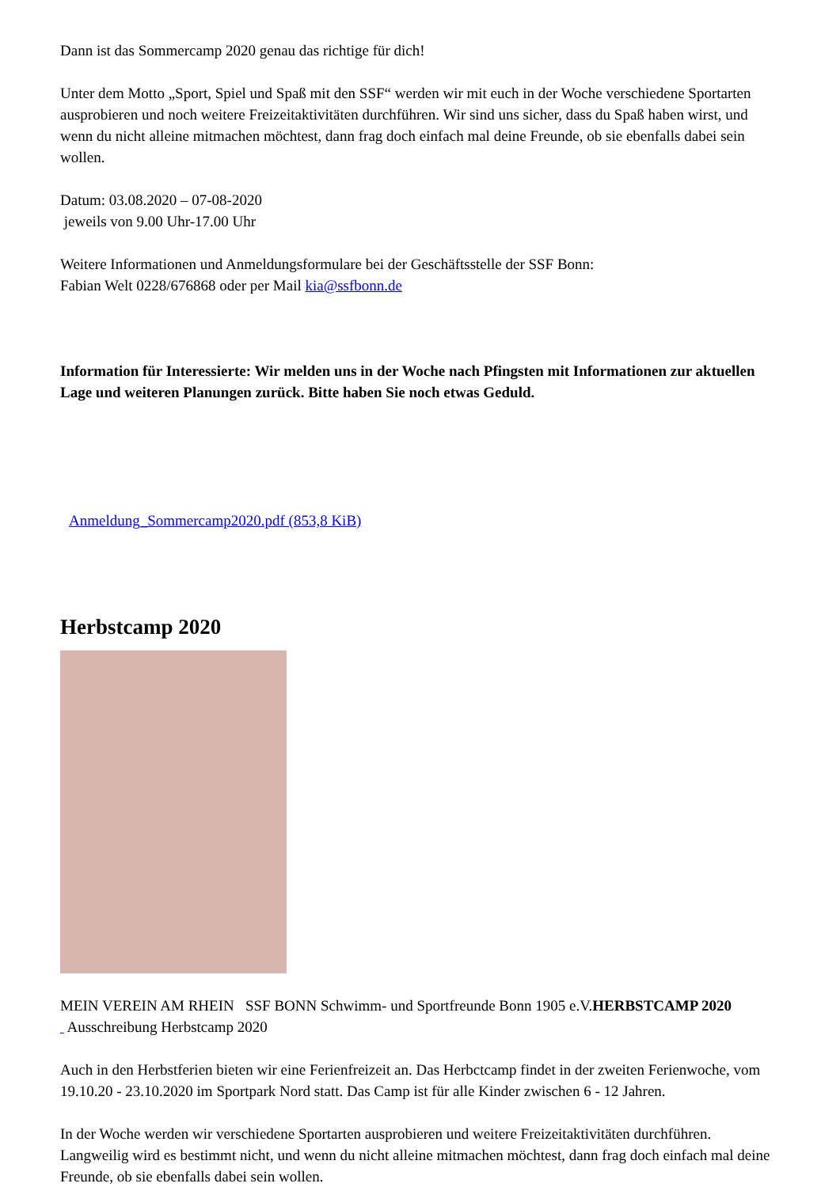Dann ist das Sommercamp 2020 genau das richtige für dich!
Unter dem Motto „Sport, Spiel und Spaß mit den SSF“ werden wir mit euch in der Woche verschiedene Sportarten ausprobieren und noch weitere Freizeitaktivitäten durchführen. Wir sind uns sicher, dass du Spaß haben wirst, und wenn du nicht alleine mitmachen möchtest, dann frag doch einfach mal deine Freunde, ob sie ebenfalls dabei sein wollen.
Datum: 03.08.2020 – 07-08-2020
jeweils von 9.00 Uhr-17.00 Uhr
Weitere Informationen und Anmeldungsformulare bei der Geschäftsstelle der SSF Bonn:
Fabian Welt 0228/676868 oder per Mail kia@ssfbonn.de
Information für Interessierte: Wir melden uns in der Woche nach Pfingsten mit Informationen zur aktuellen Lage und weiteren Planungen zurück. Bitte haben Sie noch etwas Geduld.
Anmeldung_Sommercamp2020.pdf (853,8 KiB)
Herbstcamp 2020
MEIN VEREIN AM RHEIN SSF BONN Schwimm- und Sportfreunde Bonn 1905 e.V.
HERBSTCAMP 2020
Ausschreibung Herbstcamp 2020
Auch in den Herbstferien bieten wir eine Ferienfreizeit an. Das Herbctcamp findet in der zweiten Ferienwoche, vom 19.10.20 - 23.10.2020 im Sportpark Nord statt. Das Camp ist für alle Kinder zwischen 6 - 12 Jahren.
In der Woche werden wir verschiedene Sportarten ausprobieren und weitere Freizeitaktivitäten durchführen. Langweilig wird es bestimmt nicht, und wenn du nicht alleine mitmachen möchtest, dann frag doch einfach mal deine Freunde, ob sie ebenfalls dabei sein wollen.